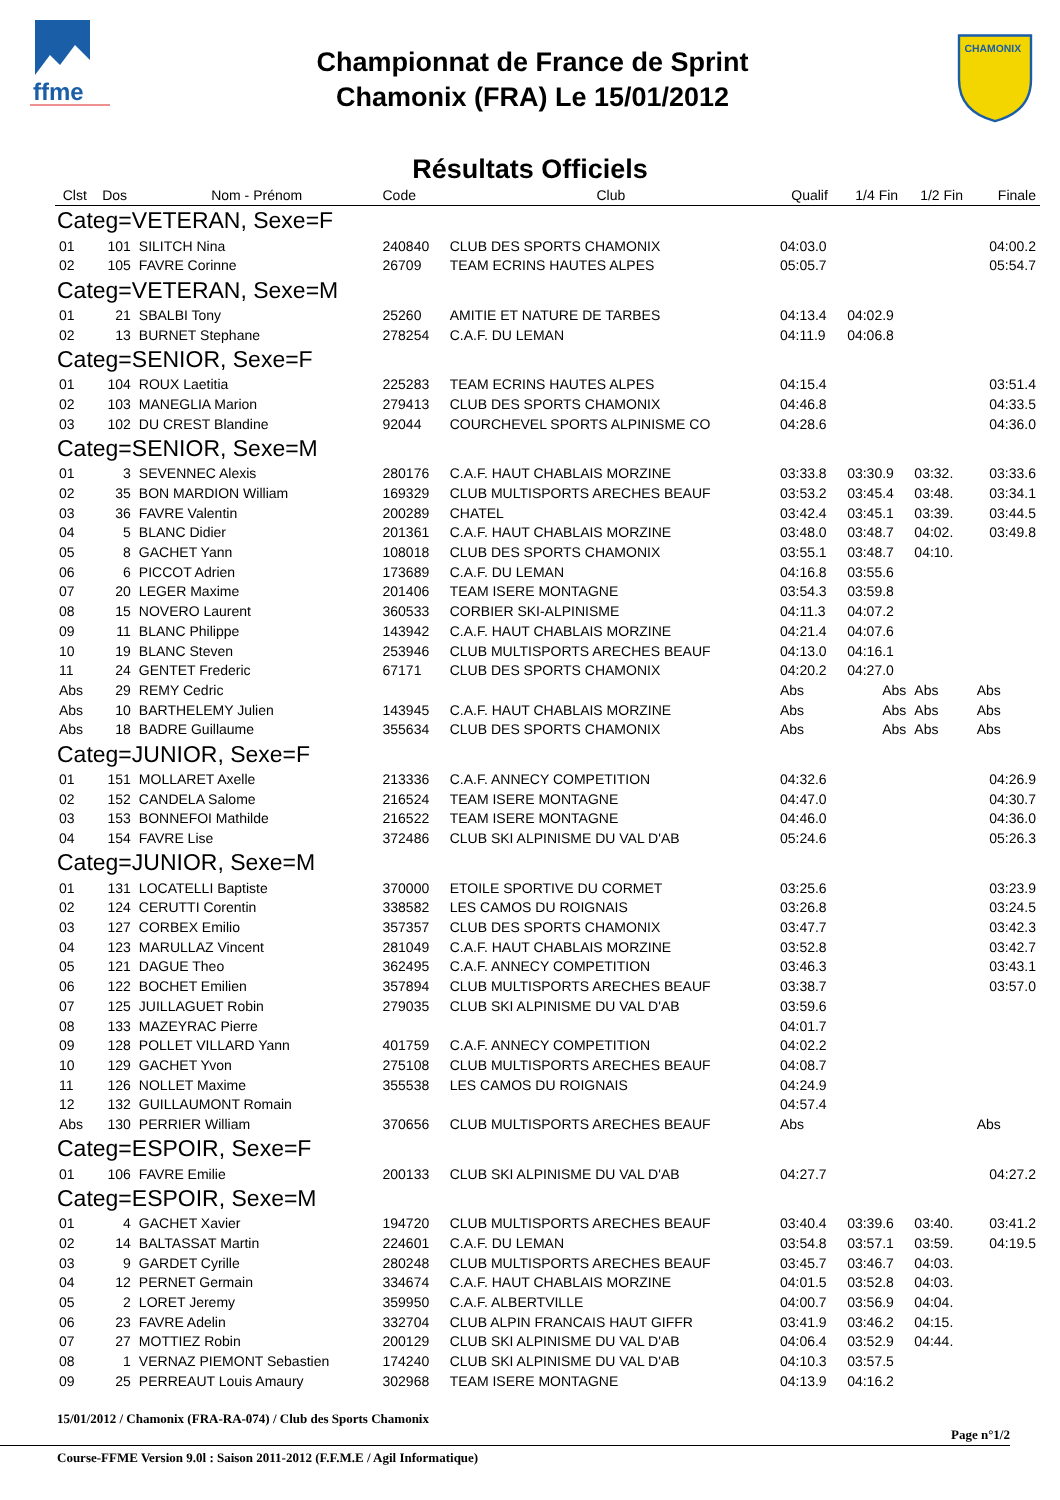ffme
Championnat de France de Sprint
Chamonix (FRA) Le 15/01/2012
CHAMONIX
Résultats Officiels
| Clst | Dos | Nom - Prénom | Code | Club | Qualif | 1/4 Fin | 1/2 Fin | Finale |
| --- | --- | --- | --- | --- | --- | --- | --- | --- |
| Categ=VETERAN, Sexe=F | | | | | | | | |
| 01 | 101 | SILITCH Nina | 240840 | CLUB DES SPORTS CHAMONIX | 04:03.0 | | | 04:00.2 |
| 02 | 105 | FAVRE Corinne | 26709 | TEAM ECRINS HAUTES ALPES | 05:05.7 | | | 05:54.7 |
| Categ=VETERAN, Sexe=M | | | | | | | | |
| 01 | 21 | SBALBI Tony | 25260 | AMITIE ET NATURE DE TARBES | 04:13.4 | 04:02.9 | | |
| 02 | 13 | BURNET Stephane | 278254 | C.A.F. DU LEMAN | 04:11.9 | 04:06.8 | | |
| Categ=SENIOR, Sexe=F | | | | | | | | |
| 01 | 104 | ROUX Laetitia | 225283 | TEAM ECRINS HAUTES ALPES | 04:15.4 | | | 03:51.4 |
| 02 | 103 | MANEGLIA Marion | 279413 | CLUB DES SPORTS CHAMONIX | 04:46.8 | | | 04:33.5 |
| 03 | 102 | DU CREST Blandine | 92044 | COURCHEVEL SPORTS ALPINISME CO | 04:28.6 | | | 04:36.0 |
| Categ=SENIOR, Sexe=M | | | | | | | | |
| 01 | 3 | SEVENNEC Alexis | 280176 | C.A.F. HAUT CHABLAIS MORZINE | 03:33.8 | 03:30.9 | 03:32. | 03:33.6 |
| 02 | 35 | BON MARDION William | 169329 | CLUB MULTISPORTS ARECHES BEAUF | 03:53.2 | 03:45.4 | 03:48. | 03:34.1 |
| 03 | 36 | FAVRE Valentin | 200289 | CHATEL | 03:42.4 | 03:45.1 | 03:39. | 03:44.5 |
| 04 | 5 | BLANC Didier | 201361 | C.A.F. HAUT CHABLAIS MORZINE | 03:48.0 | 03:48.7 | 04:02. | 03:49.8 |
| 05 | 8 | GACHET Yann | 108018 | CLUB DES SPORTS CHAMONIX | 03:55.1 | 03:48.7 | 04:10. | |
| 06 | 6 | PICCOT Adrien | 173689 | C.A.F. DU LEMAN | 04:16.8 | 03:55.6 | | |
| 07 | 20 | LEGER Maxime | 201406 | TEAM ISERE MONTAGNE | 03:54.3 | 03:59.8 | | |
| 08 | 15 | NOVERO Laurent | 360533 | CORBIER SKI-ALPINISME | 04:11.3 | 04:07.2 | | |
| 09 | 11 | BLANC Philippe | 143942 | C.A.F. HAUT CHABLAIS MORZINE | 04:21.4 | 04:07.6 | | |
| 10 | 19 | BLANC Steven | 253946 | CLUB MULTISPORTS ARECHES BEAUF | 04:13.0 | 04:16.1 | | |
| 11 | 24 | GENTET Frederic | 67171 | CLUB DES SPORTS CHAMONIX | 04:20.2 | 04:27.0 | | |
| Abs | 29 | REMY Cedric | | | Abs | Abs | Abs | Abs |
| Abs | 10 | BARTHELEMY Julien | 143945 | C.A.F. HAUT CHABLAIS MORZINE | Abs | Abs | Abs | Abs |
| Abs | 18 | BADRE Guillaume | 355634 | CLUB DES SPORTS CHAMONIX | Abs | Abs | Abs | Abs |
| Categ=JUNIOR, Sexe=F | | | | | | | | |
| 01 | 151 | MOLLARET Axelle | 213336 | C.A.F. ANNECY COMPETITION | 04:32.6 | | | 04:26.9 |
| 02 | 152 | CANDELA Salome | 216524 | TEAM ISERE MONTAGNE | 04:47.0 | | | 04:30.7 |
| 03 | 153 | BONNEFOI Mathilde | 216522 | TEAM ISERE MONTAGNE | 04:46.0 | | | 04:36.0 |
| 04 | 154 | FAVRE Lise | 372486 | CLUB SKI ALPINISME DU VAL D'AB | 05:24.6 | | | 05:26.3 |
| Categ=JUNIOR, Sexe=M | | | | | | | | |
| 01 | 131 | LOCATELLI Baptiste | 370000 | ETOILE SPORTIVE DU CORMET | 03:25.6 | | | 03:23.9 |
| 02 | 124 | CERUTTI Corentin | 338582 | LES CAMOS DU ROIGNAIS | 03:26.8 | | | 03:24.5 |
| 03 | 127 | CORBEX Emilio | 357357 | CLUB DES SPORTS CHAMONIX | 03:47.7 | | | 03:42.3 |
| 04 | 123 | MARULLAZ Vincent | 281049 | C.A.F. HAUT CHABLAIS MORZINE | 03:52.8 | | | 03:42.7 |
| 05 | 121 | DAGUE Theo | 362495 | C.A.F. ANNECY COMPETITION | 03:46.3 | | | 03:43.1 |
| 06 | 122 | BOCHET Emilien | 357894 | CLUB MULTISPORTS ARECHES BEAUF | 03:38.7 | | | 03:57.0 |
| 07 | 125 | JUILLAGUET Robin | 279035 | CLUB SKI ALPINISME DU VAL D'AB | 03:59.6 | | | |
| 08 | 133 | MAZEYRAC Pierre | | | 04:01.7 | | | |
| 09 | 128 | POLLET VILLARD Yann | 401759 | C.A.F. ANNECY COMPETITION | 04:02.2 | | | |
| 10 | 129 | GACHET Yvon | 275108 | CLUB MULTISPORTS ARECHES BEAUF | 04:08.7 | | | |
| 11 | 126 | NOLLET Maxime | 355538 | LES CAMOS DU ROIGNAIS | 04:24.9 | | | |
| 12 | 132 | GUILLAUMONT Romain | | | 04:57.4 | | | |
| Abs | 130 | PERRIER William | 370656 | CLUB MULTISPORTS ARECHES BEAUF | Abs | | | Abs |
| Categ=ESPOIR, Sexe=F | | | | | | | | |
| 01 | 106 | FAVRE Emilie | 200133 | CLUB SKI ALPINISME DU VAL D'AB | 04:27.7 | | | 04:27.2 |
| Categ=ESPOIR, Sexe=M | | | | | | | | |
| 01 | 4 | GACHET Xavier | 194720 | CLUB MULTISPORTS ARECHES BEAUF | 03:40.4 | 03:39.6 | 03:40. | 03:41.2 |
| 02 | 14 | BALTASSAT Martin | 224601 | C.A.F. DU LEMAN | 03:54.8 | 03:57.1 | 03:59. | 04:19.5 |
| 03 | 9 | GARDET Cyrille | 280248 | CLUB MULTISPORTS ARECHES BEAUF | 03:45.7 | 03:46.7 | 04:03. | |
| 04 | 12 | PERNET Germain | 334674 | C.A.F. HAUT CHABLAIS MORZINE | 04:01.5 | 03:52.8 | 04:03. | |
| 05 | 2 | LORET Jeremy | 359950 | C.A.F. ALBERTVILLE | 04:00.7 | 03:56.9 | 04:04. | |
| 06 | 23 | FAVRE Adelin | 332704 | CLUB ALPIN FRANCAIS HAUT GIFFR | 03:41.9 | 03:46.2 | 04:15. | |
| 07 | 27 | MOTTIEZ Robin | 200129 | CLUB SKI ALPINISME DU VAL D'AB | 04:06.4 | 03:52.9 | 04:44. | |
| 08 | 1 | VERNAZ PIEMONT Sebastien | 174240 | CLUB SKI ALPINISME DU VAL D'AB | 04:10.3 | 03:57.5 | | |
| 09 | 25 | PERREAUT Louis Amaury | 302968 | TEAM ISERE MONTAGNE | 04:13.9 | 04:16.2 | | |
15/01/2012 / Chamonix (FRA-RA-074) / Club des Sports Chamonix
Page n°1/2
Course-FFME Version 9.0l : Saison 2011-2012 (F.F.M.E / Agil Informatique)